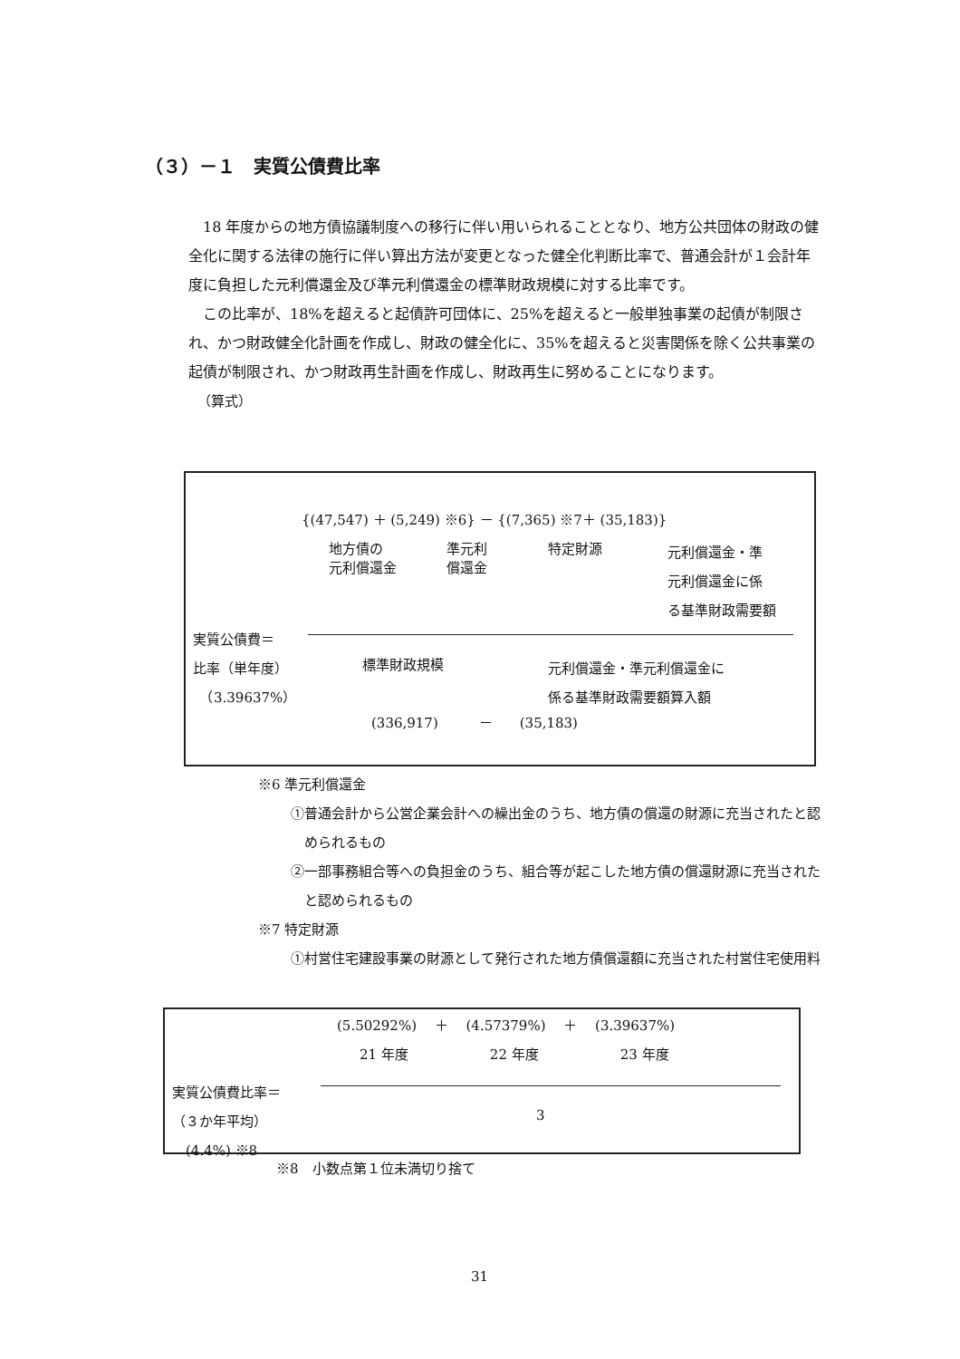（３）－１　実質公債費比率
18 年度からの地方債協議制度への移行に伴い用いられることとなり、地方公共団体の財政の健全化に関する法律の施行に伴い算出方法が変更となった健全化判断比率で、普通会計が１会計年度に負担した元利償還金及び準元利償還金の標準財政規模に対する比率です。
この比率が、18%を超えると起債許可団体に、25%を超えると一般単独事業の起債が制限され、かつ財政健全化計画を作成し、財政の健全化に、35%を超えると災害関係を除く公共事業の起債が制限され、かつ財政再生計画を作成し、財政再生に努めることになります。
（算式）
{(47,547) ＋ (5,249) ※6} － {(7,365) ※7＋ (35,183)}
地方債の
元利償還金
準元利
償還金
特定財源
元利償還金・準
元利償還金に係
る基準財政需要額
実質公債費＝
比率（単年度）
　（3.39637%）
標準財政規模
元利償還金・準元利償還金に
係る基準財政需要額算入額
(336,917)　　　－　　(35,183)
※6 準元利償還金
①普通会計から公営企業会計への繰出金のうち、地方債の償還の財源に充当されたと認められるもの
②一部事務組合等への負担金のうち、組合等が起こした地方債の償還財源に充当されたと認められるもの
※7 特定財源
①村営住宅建設事業の財源として発行された地方債償還額に充当された村営住宅使用料
(5.50292%)　 ＋ 　(4.57379%)　 ＋ 　(3.39637%)
21 年度　　　　　　22 年度　　　　　　23 年度
実質公債費比率＝
（３か年平均）
　(4.4%) ※8
3
※8　小数点第１位未満切り捨て
31